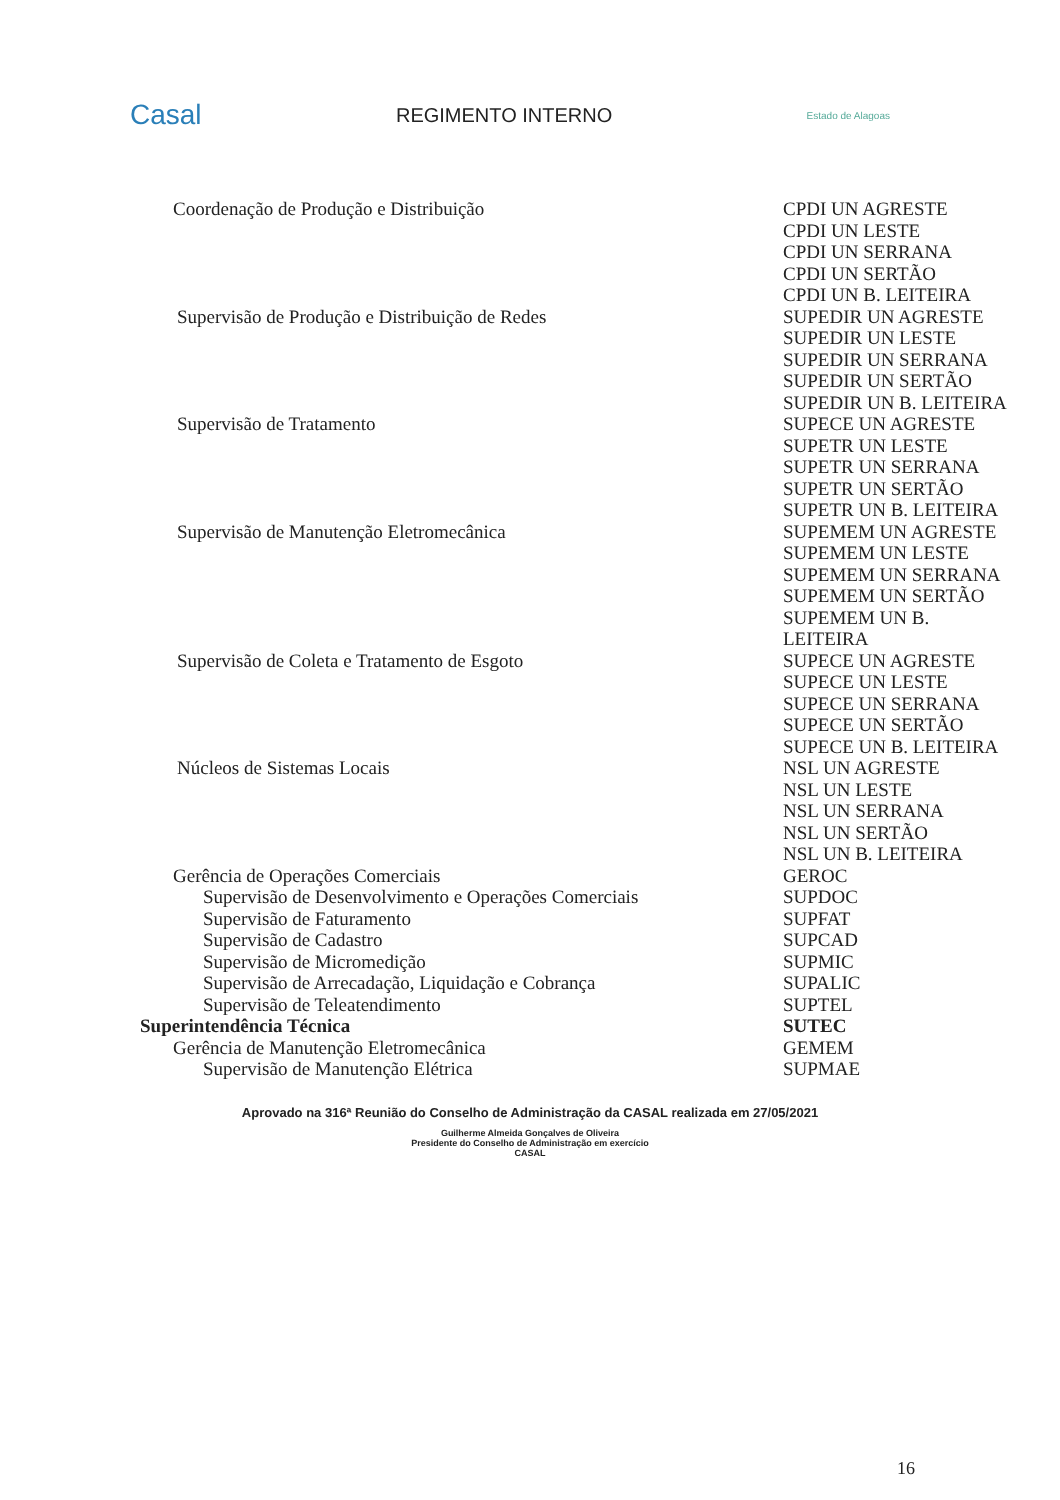Casal
REGIMENTO INTERNO
Estado de Alagoas
| Coordenação de Produção e Distribuição | CPDI UN AGRESTE CPDI UN LESTE CPDI UN SERRANA CPDI UN SERTÃO CPDI UN B. LEITEIRA |
| Supervisão de Produção e Distribuição de Redes | SUPEDIR UN AGRESTE SUPEDIR UN LESTE SUPEDIR UN SERRANA SUPEDIR UN SERTÃO SUPEDIR UN B. LEITEIRA |
| Supervisão de Tratamento | SUPECE UN AGRESTE SUPETR UN LESTE SUPETR UN SERRANA SUPETR UN SERTÃO SUPETR UN B. LEITEIRA |
| Supervisão de Manutenção Eletromecânica | SUPEMEM UN AGRESTE SUPEMEM UN LESTE SUPEMEM UN SERRANA SUPEMEM UN SERTÃO SUPEMEM UN B. LEITEIRA |
| Supervisão de Coleta e Tratamento de Esgoto | SUPECE UN AGRESTE SUPECE UN LESTE SUPECE UN SERRANA SUPECE UN SERTÃO SUPECE UN B. LEITEIRA |
| Núcleos de Sistemas Locais | NSL UN AGRESTE NSL UN LESTE NSL UN SERRANA NSL UN SERTÃO NSL UN B. LEITEIRA |
| Gerência de Operações Comerciais | GEROC |
| Supervisão de Desenvolvimento e Operações Comerciais | SUPDOC |
| Supervisão de Faturamento | SUPFAT |
| Supervisão de Cadastro | SUPCAD |
| Supervisão de Micromedição | SUPMIC |
| Supervisão de Arrecadação, Liquidação e Cobrança | SUPALIC |
| Supervisão de Teleatendimento | SUPTEL |
| Superintendência Técnica | SUTEC |
| Gerência de Manutenção Eletromecânica | GEMEM |
| Supervisão de Manutenção Elétrica | SUPMAE |
Aprovado na 316ª Reunião do Conselho de Administração da CASAL realizada em 27/05/2021
Guilherme Almeida Gonçalves de Oliveira
Presidente do Conselho de Administração em exercício
CASAL
16